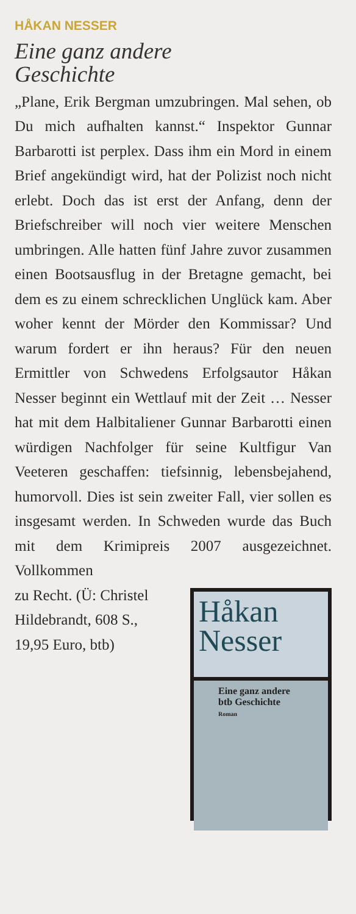HÅKAN NESSER
Eine ganz andere
Geschichte
„Plane, Erik Bergman umzubringen. Mal sehen, ob Du mich aufhalten kannst.“ Inspektor Gunnar Barbarotti ist perplex. Dass ihm ein Mord in einem Brief angekündigt wird, hat der Polizist noch nicht erlebt. Doch das ist erst der Anfang, denn der Briefschreiber will noch vier weitere Menschen umbringen. Alle hatten fünf Jahre zuvor zusammen einen Bootsausflug in der Bretagne gemacht, bei dem es zu einem schrecklichen Unglück kam. Aber woher kennt der Mörder den Kommissar? Und warum fordert er ihn heraus? Für den neuen Ermittler von Schwedens Erfolgsautor Håkan Nesser beginnt ein Wettlauf mit der Zeit … Nesser hat mit dem Halbitaliener Gunnar Barbarotti einen würdigen Nachfolger für seine Kultfigur Van Veeteren geschaffen: tiefsinnig, lebensbejahend, humorvoll. Dies ist sein zweiter Fall, vier sollen es insgesamt werden. In Schweden wurde das Buch mit dem Krimipreis 2007 ausgezeichnet. Vollkommen
zu Recht. (Ü: Christel Hildebrandt, 608 S., 19,95 Euro, btb)
Håkan
Nesser
Eine ganz andere
btb Geschichte
Roman